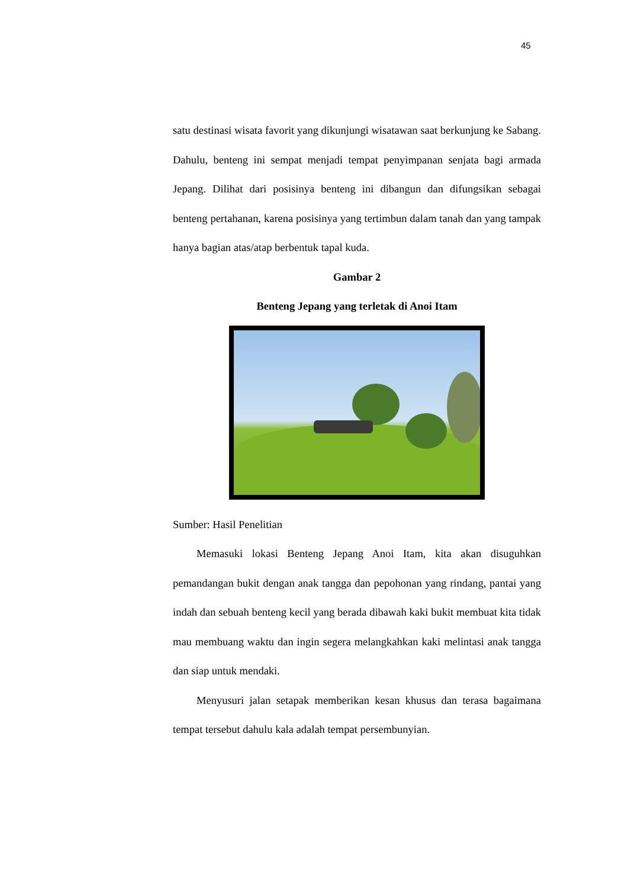45
satu destinasi wisata favorit yang dikunjungi wisatawan saat berkunjung ke Sabang. Dahulu, benteng ini sempat menjadi tempat penyimpanan senjata bagi armada Jepang. Dilihat dari posisinya benteng ini dibangun dan difungsikan sebagai benteng pertahanan, karena posisinya yang tertimbun dalam tanah dan yang tampak hanya bagian atas/atap berbentuk tapal kuda.
Gambar 2
Benteng Jepang yang terletak di Anoi Itam
Sumber: Hasil Penelitian
Memasuki lokasi Benteng Jepang Anoi Itam, kita akan disuguhkan pemandangan bukit dengan anak tangga dan pepohonan yang rindang, pantai yang indah dan sebuah benteng kecil yang berada dibawah kaki bukit membuat kita tidak mau membuang waktu dan ingin segera melangkahkan kaki melintasi anak tangga dan siap untuk mendaki.
Menyusuri jalan setapak memberikan kesan khusus dan terasa bagaimana tempat tersebut dahulu kala adalah tempat persembunyian.